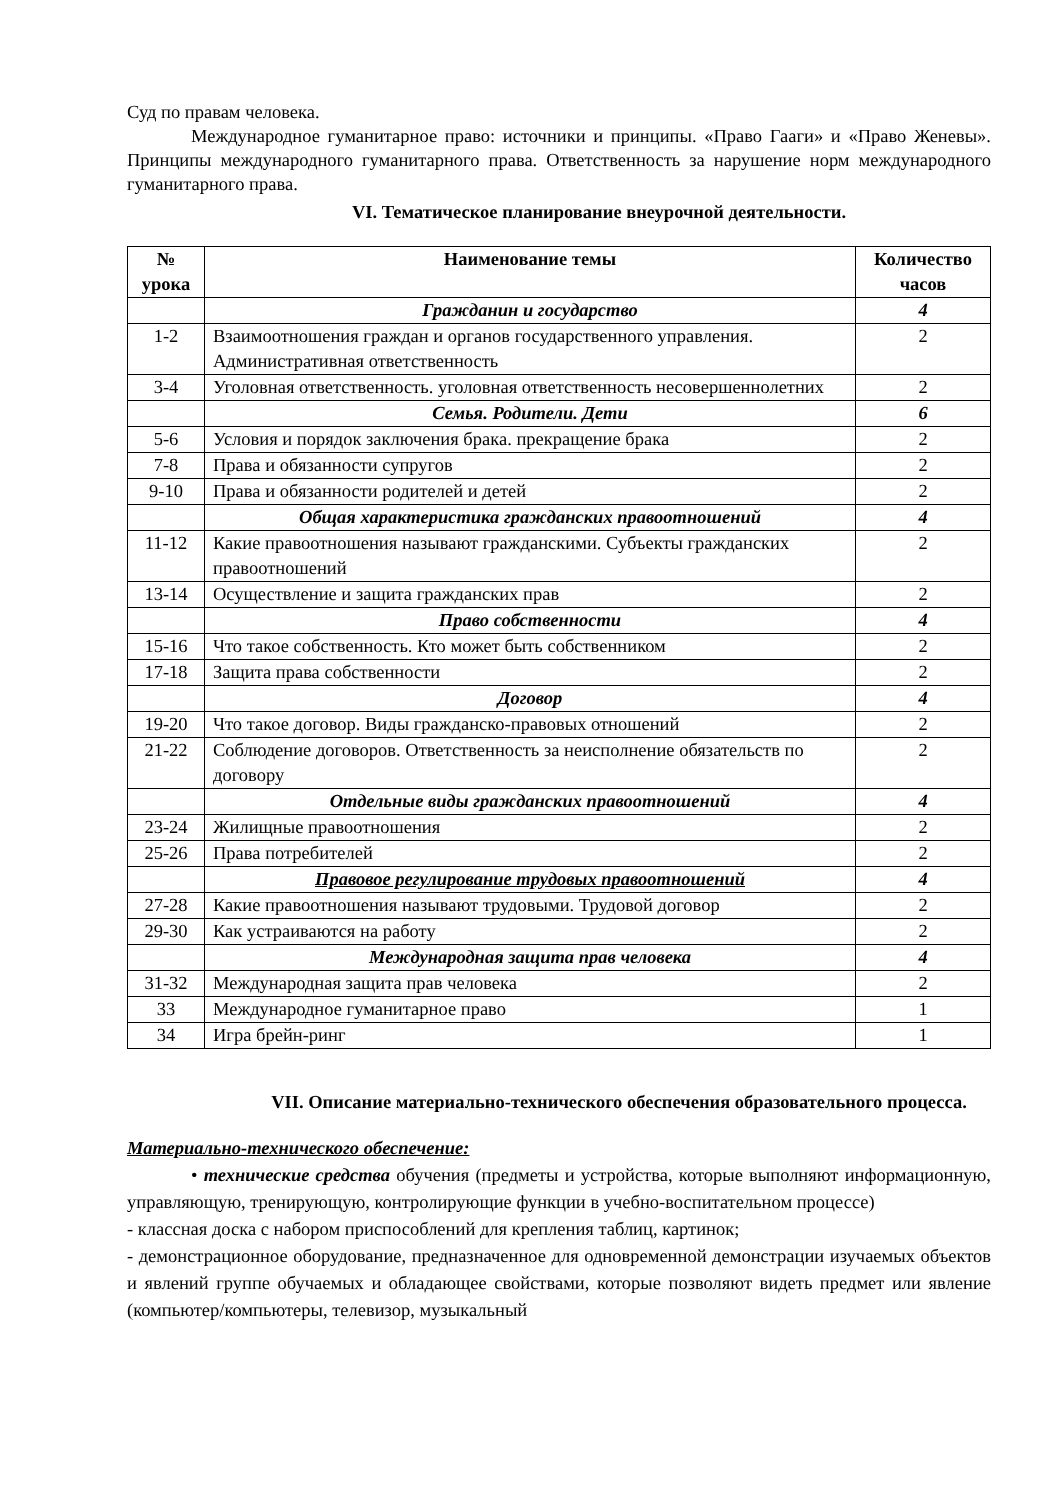Суд по правам человека.
Международное гуманитарное право: источники и принципы. «Право Гааги» и «Право Женевы». Принципы международного гуманитарного права. Ответственность за нарушение норм международного гуманитарного права.
VI. Тематическое планирование внеурочной деятельности.
| № урока | Наименование темы | Количество часов |
| --- | --- | --- |
| | Гражданин и государство | 4 |
| 1-2 | Взаимоотношения граждан и органов государственного управления. Административная ответственность | 2 |
| 3-4 | Уголовная ответственность. уголовная ответственность несовершеннолетних | 2 |
| | Семья. Родители. Дети | 6 |
| 5-6 | Условия и порядок заключения брака. прекращение брака | 2 |
| 7-8 | Права и обязанности супругов | 2 |
| 9-10 | Права и обязанности родителей и детей | 2 |
| | Общая характеристика гражданских правоотношений | 4 |
| 11-12 | Какие правоотношения называют гражданскими. Субъекты гражданских правоотношений | 2 |
| 13-14 | Осуществление и защита гражданских прав | 2 |
| | Право собственности | 4 |
| 15-16 | Что такое собственность. Кто может быть собственником | 2 |
| 17-18 | Защита права собственности | 2 |
| | Договор | 4 |
| 19-20 | Что такое договор. Виды гражданско-правовых отношений | 2 |
| 21-22 | Соблюдение договоров. Ответственность за неисполнение обязательств по договору | 2 |
| | Отдельные виды гражданских правоотношений | 4 |
| 23-24 | Жилищные правоотношения | 2 |
| 25-26 | Права потребителей | 2 |
| | Правовое регулирование трудовых правоотношений | 4 |
| 27-28 | Какие правоотношения называют трудовыми. Трудовой договор | 2 |
| 29-30 | Как устраиваются на работу | 2 |
| | Международная защита прав человека | 4 |
| 31-32 | Международная защита прав человека | 2 |
| 33 | Международное гуманитарное право | 1 |
| 34 | Игра брейн-ринг | 1 |
VII. Описание материально-технического обеспечения образовательного процесса.
Материально-технического обеспечение:
• технические средства обучения (предметы и устройства, которые выполняют информационную, управляющую, тренирующую, контролирующие функции в учебно-воспитательном процессе)
- классная доска с набором приспособлений для крепления таблиц, картинок;
- демонстрационное оборудование, предназначенное для одновременной демонстрации изучаемых объектов и явлений группе обучаемых и обладающее свойствами, которые позволяют видеть предмет или явление (компьютер/компьютеры, телевизор, музыкальный